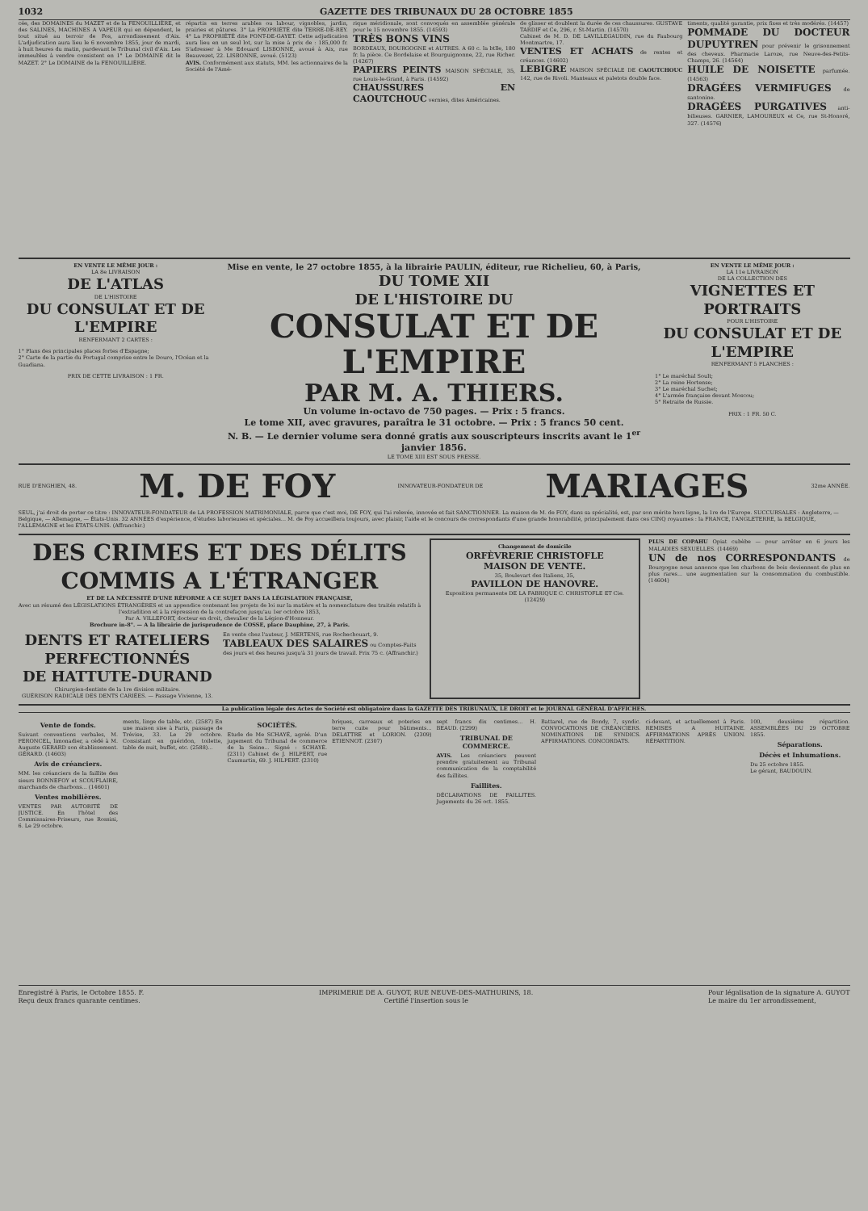1032 GAZETTE DES TRIBUNAUX DU 28 OCTOBRE 1855
cée, des DOMAINES du MAZET et de la FENOUILLIÈRE, et des SALINES, MACHINES A VAPEUR qui en dépendent, le tout situé au terroir de Fos, arrondissement d'Aix. L'adjudication aura lieu le 6 novembre 1855, jour de mardi, à huit heures du matin, pardevant le Tribunal civil d'Aix. Les immeubles à vendre consistent en 1° Le DOMAINE dit le MAZET. 2° Le DOMAINE de la FENOUILLIÈRE.
répartis en terres arables ou labour, vignobles, jardin, prairies et pâtures. 3° La PROPRIÉTÉ dite TERRE-DE-REY. 4° La PROPRIÉTÉ dite PONT-DE-GAYET. Cette adjudication aura lieu en un seul lot, sur la mise à prix de : 185,000 fr. S'adresser à Me Edouard LISBONNE, avoué à Aix, rue Beauvezet, 22. LISBONNE, avoué. (5123)
AVIS. Conformément aux statuts, MM. les actionnaires de la Société de l'Amé-
rique méridionale, sont convoqués en assemblée générale pour le 15 novembre 1855. (14593)
TRÈS BONS VINS
BORDEAUX, BOURGOGNE et AUTRES. A 60 c. la btlle, 180 fr. la pièce. Ce Bordelaise et Bourguignonne, 22, rue Richer. (14267)
PAPIERS PEINTS MAISON SPÉCIALE, 35, rue Louis-le-Grand, à Paris. (14592)
CHAUSSURES EN CAOUTCHOUC vernies, dites Américaines.
de glisser et doublent la durée de ces chaussures. GUSTAVE TARDIF et Ce, 296, r. St-Martin. (14570)
Cabinet de M. D. DE LAVILLEGAUDIN, rue du Faubourg Montmartre, 17.
VENTES ET ACHATS de rentes et créances. (14602)
LEBIGRE MAISON SPÉCIALE DE CAOUTCHOUC 142, rue de Rivoli. Manteaux et paletots double face.
timents, qualité garantie, prix fixes et très modérés. (14457)
POMMADE DU DOCTEUR DUPUYTREN pour prévenir le grisonnement des cheveux. Pharmacie Laroze, rue Neuve-des-Petits-Champs, 26. (14564)
HUILE DE NOISETTE parfumée. (14563)
DRAGÉES VERMIFUGES de santonine.
DRAGÉES PURGATIVES anti-bilieuses. GARNIER, LAMOUREUX et Ce, rue St-Honoré, 327. (14576)
EN VENTE LE MÊME JOUR :
LA 8e LIVRAISON
DE L'ATLAS
DE L'HISTOIRE
DU CONSULAT ET DE L'EMPIRE
RENFERMANT 2 CARTES :
1° Plans des principales places fortes d'Espagne;
2° Carte de la partie du Portugal comprise entre le Douro, l'Océan et la Guadiana.
PRIX DE CETTE LIVRAISON : 1 FR.
Mise en vente, le 27 octobre 1855, à la librairie PAULIN, éditeur, rue Richelieu, 60, à Paris,
DU TOME XII
DE L'HISTOIRE DU
CONSULAT ET DE L'EMPIRE
PAR M. A. THIERS.
Un volume in-octavo de 750 pages. — Prix : 5 francs.
Le tome XII, avec gravures, paraîtra le 31 octobre. — Prix : 5 francs 50 cent.
N. B. — Le dernier volume sera donné gratis aux souscripteurs inscrits avant le 1<sup>er</sup> janvier 1856.
LE TOME XIII EST SOUS PRESSE.
EN VENTE LE MÊME JOUR :
LA 11e LIVRAISON
DE LA COLLECTION DES
VIGNETTES ET PORTRAITS
POUR L'HISTOIRE
DU CONSULAT ET DE L'EMPIRE
RENFERMANT 5 PLANCHES :
1° Le maréchal Soult;
2° La reine Hortense;
3° Le maréchal Suchet;
4° L'armée française devant Moscou;
5° Retraite de Russie.
PRIX : 1 FR. 50 C.
RUE D'ENGHIEN, 48. M. DE FOY INNOVATEUR-FONDATEUR DE MARIAGES 32me ANNÉE.
SEUL, j'ai droit de porter ce titre : INNOVATEUR-FONDATEUR de LA PROFESSION MATRIMONIALE, parce que c'est moi, DE FOY, qui l'ai relevée, innovée et fait SANCTIONNER. La maison de M. de FOY, dans sa spécialité, est, par son mérite hors ligne, la 1re de l'Europe. SUCCURSALES : Angleterre, — Belgique, — Allemagne, — États-Unis. 32 ANNÉES d'expérience, d'études laborieuses et spéciales... M. de Foy accueillera toujours, avec plaisir, l'aide et le concours de correspondants d'une grande honorabilité, principalement dans ces CINQ royaumes : la FRANCE, l'ANGLETERRE, la BELGIQUE, l'ALLEMAGNE et les ÉTATS-UNIS. (Affranchir.)
DES CRIMES ET DES DÉLITS COMMIS A L'ÉTRANGER
ET DE LA NÉCESSITÉ D'UNE RÉFORME A CE SUJET DANS LA LÉGISLATION FRANÇAISE,
Avec un résumé des LÉGISLATIONS ÉTRANGÈRES et un appendice contenant les projets de loi sur la matière et la nomenclature des traités relatifs à l'extradition et à la répression de la contrefaçon jusqu'au 1er octobre 1853,
Par A. VILLEFORT, docteur en droit, chevalier de la Légion-d'Honneur.
Brochure in-8°. — A la librairie de jurisprudence de COSSE, place Dauphine, 27, à Paris.
DENTS ET RATELIERS PERFECTIONNÉS
DE HATTUTE-DURAND
Chirurgien-dentiste de la 1re division militaire.
GUÉRISON RADICALE DES DENTS CARIÉES. — Passage Vivienne, 13.
En vente chez l'auteur, J. MERTENS, rue Rochechouart, 9. TABLEAUX DES SALAIRES ou Comptes-Faits des jours et des heures jusqu'à 31 jours de travail. Prix 75 c. (Affranchir.)
Changement de domicile
ORFÈVRERIE CHRISTOFLE
MAISON DE VENTE.
35, Boulevart des Italiens, 35,
PAVILLON DE HANOVRE.
Exposition permanente DE LA FABRIQUE C. CHRISTOFLE ET Cie.
(12429)
PLUS DE COPAHU Opiat cubèbe — pour arrêter en 6 jours les MALADIES SEXUELLES. (14469)
UN de nos CORRESPONDANTS de Bourgogne nous annonce que les charbons de bois deviennent de plus en plus rares... une augmentation sur la consommation du combustible. (14604)
La publication légale des Actes de Société est obligatoire dans la GAZETTE DES TRIBUNAUX, LE DROIT et le JOURNAL GÉNÉRAL D'AFFICHES.
Vente de fonds.
Suivant conventions verbales, M. PERONCEL, limonadier, a cédé à M. Auguste GERARD son établissement. GÉRARD. (14603)
Avis de créanciers.
MM. les créanciers de la faillite des sieurs BONNEFOY et SCOUFLAIRE, marchands de charbons... (14601)
Ventes mobilières.
VENTES PAR AUTORITÉ DE JUSTICE. En l'hôtel des Commissaires-Priseurs, rue Rossini, 6. Le 29 octobre.
ments, linge de table, etc. (2587) En une maison sise à Paris, passage de Trévise, 33. Le 29 octobre. Consistant en guéridon, toilette, table de nuit, buffet, etc. (2588)...
SOCIÉTÉS.
Etude de Me SCHAYÉ, agréé. D'un jugement du Tribunal de commerce de la Seine... Signé : SCHAYÉ. (2311) Cabinet de J. HILPERT, rue Caumartin, 69. J. HILPERT. (2310)
briques, carreaux et poteries en terre cuite pour bâtiments... DELATTRE et LORION. (2309) ETIENNOT. (2307)
sept francs dix centimes... H. BEAUD. (2299)
TRIBUNAL DE COMMERCE.
AVIS. Les créanciers peuvent prendre gratuitement au Tribunal communication de la comptabilité des faillites.
Faillites.
DÉCLARATIONS DE FAILLITES. Jugements du 26 oct. 1855.
Battarel, rue de Bondy, 7, syndic. CONVOCATIONS DE CRÉANCIERS. NOMINATIONS DE SYNDICS. AFFIRMATIONS. CONCORDATS.
ci-devant, et actuellement à Paris. REMISES A HUITAINE. AFFIRMATIONS APRÈS UNION. RÉPARTITION.
100, deuxième répartition. ASSEMBLÉES DU 29 OCTOBRE 1855.
Séparations.
Décès et Inhumations.
Du 25 octobre 1855.
Le gérant, BAUDOUIN.
Enregistré à Paris, le Octobre 1855. F.
Reçu deux francs quarante centimes. IMPRIMERIE DE A. GUYOT, RUE NEUVE-DES-MATHURINS, 18.
Certifié l'insertion sous le Pour légalisation de la signature A. GUYOT
Le maire du 1er arrondissement,